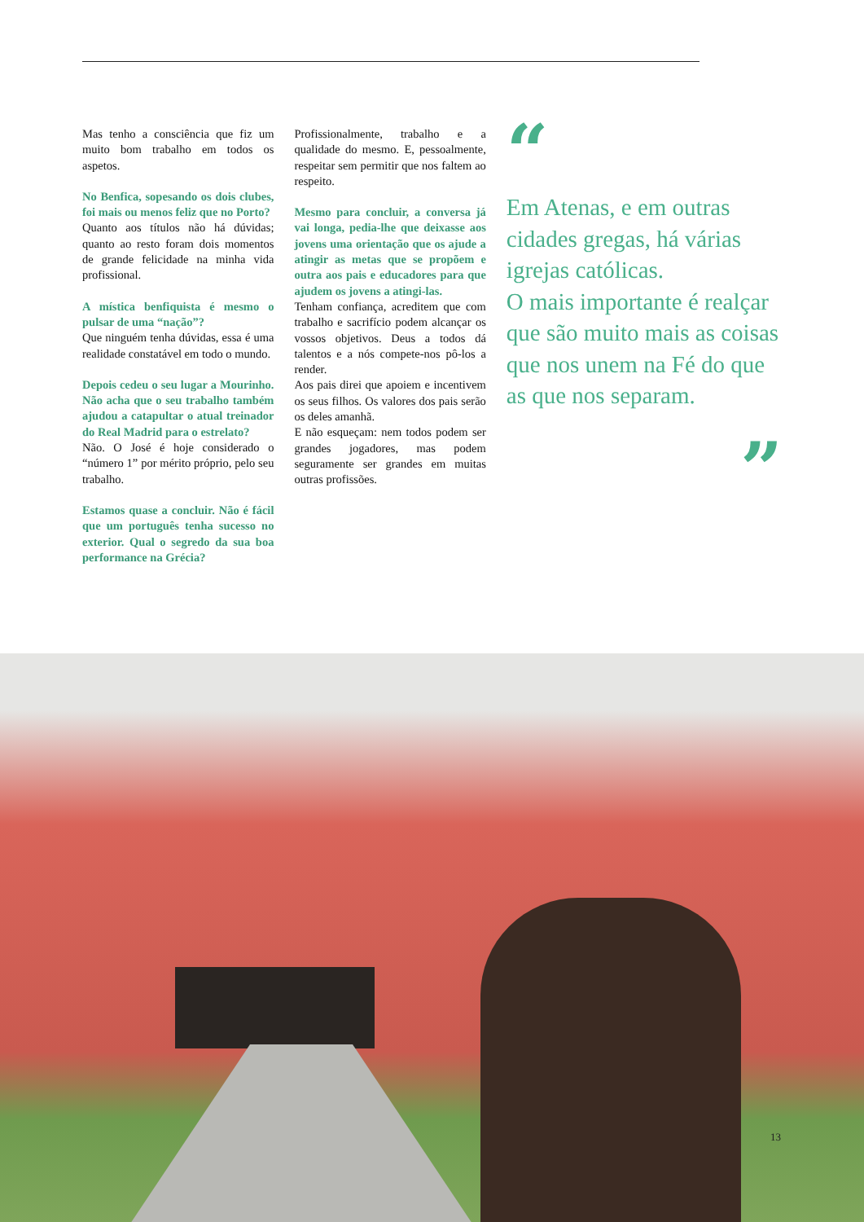Mas tenho a consciência que fiz um muito bom trabalho em todos os aspetos.
No Benfica, sopesando os dois clubes, foi mais ou menos feliz que no Porto?
Quanto aos títulos não há dúvidas; quanto ao resto foram dois momentos de grande felicidade na minha vida profissional.
A mística benfiquista é mesmo o pulsar de uma “nação”?
Que ninguém tenha dúvidas, essa é uma realidade constatável em todo o mundo.
Depois cedeu o seu lugar a Mourinho. Não acha que o seu trabalho também ajudou a catapultar o atual treinador do Real Madrid para o estrelato?
Não. O José é hoje considerado o “número 1” por mérito próprio, pelo seu trabalho.
Estamos quase a concluir. Não é fácil que um português tenha sucesso no exterior. Qual o segredo da sua boa performance na Grécia?
Profissionalmente, trabalho e a qualidade do mesmo. E, pessoalmente, respeitar sem permitir que nos faltem ao respeito.
Mesmo para concluir, a conversa já vai longa, pedia-lhe que deixasse aos jovens uma orientação que os ajude a atingir as metas que se propõem e outra aos pais e educadores para que ajudem os jovens a atingi-las.
Tenham confiança, acreditem que com trabalho e sacrifício podem alcançar os vossos objetivos. Deus a todos dá talentos e a nós compete-nos pô-los a render.
Aos pais direi que apoiem e incentivem os seus filhos. Os valores dos pais serão os deles amanhã.
E não esqueçam: nem todos podem ser grandes jogadores, mas podem seguramente ser grandes em muitas outras profissões.
“
Em Atenas, e em outras cidades gregas, há várias igrejas católicas.
O mais importante é realçar que são muito mais as coisas que nos unem na Fé do que as que nos separam.
”
13